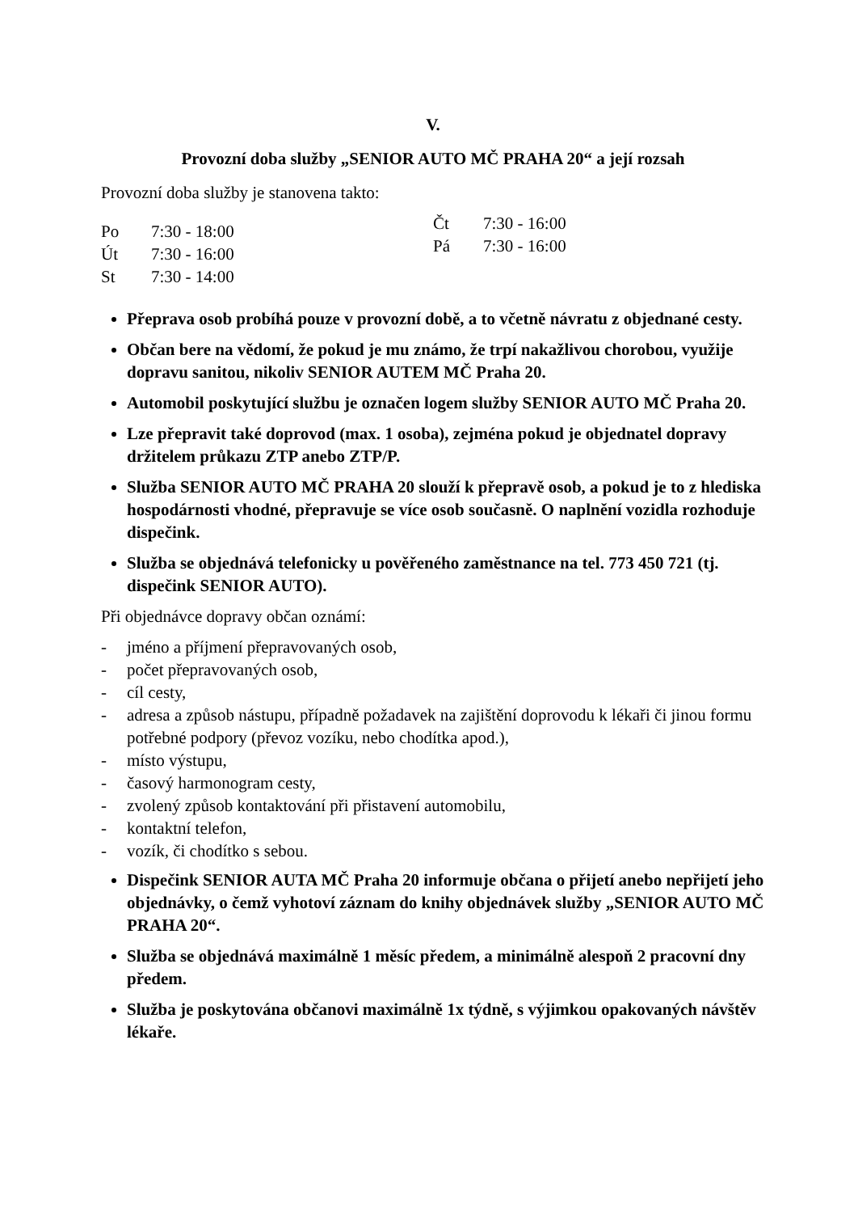V.
Provozní doba služby „SENIOR AUTO MČ PRAHA 20“ a její rozsah
Provozní doba služby je stanovena takto:
Po 7:30 - 18:00
Út 7:30 - 16:00
St 7:30 - 14:00
Čt 7:30 - 16:00
Pá 7:30 - 16:00
Přeprava osob probíhá pouze v provozní době, a to včetně návratu z objednané cesty.
Občan bere na vědomí, že pokud je mu známo, že trpí nakažlivou chorobou, využije dopravu sanitou, nikoliv SENIOR AUTEM MČ Praha 20.
Automobil poskytující službu je označen logem služby SENIOR AUTO MČ Praha 20.
Lze přepravit také doprovod (max. 1 osoba), zejména pokud je objednatel dopravy držitelem průkazu ZTP anebo ZTP/P.
Služba SENIOR AUTO MČ PRAHA 20 slouží k přepravě osob, a pokud je to z hlediska hospodárnosti vhodné, přepravuje se více osob současně. O naplnění vozidla rozhoduje dispečink.
Služba se objednává telefonicky u pověřeného zaměstnance na tel. 773 450 721 (tj. dispečink SENIOR AUTO).
Při objednávce dopravy občan oznámí:
- jméno a příjmení přepravovaných osob,
- počet přepravovaných osob,
- cíl cesty,
- adresa a způsob nástupu, případně požadavek na zajištění doprovodu k lékaři či jinou formu potřebné podpory (převoz vozíku, nebo chodítka apod.),
- místo výstupu,
- časový harmonogram cesty,
- zvolený způsob kontaktování při přistavení automobilu,
- kontaktní telefon,
- vozík, či chodítko s sebou.
Dispečink SENIOR AUTA MČ Praha 20 informuje občana o přijetí anebo nepřijetí jeho objednávky, o čemž vyhotoví záznam do knihy objednávek služby „SENIOR AUTO MČ PRAHA 20“.
Služba se objednává maximálně 1 měsíc předem, a minimálně alespoň 2 pracovní dny předem.
Služba je poskytována občanovi maximálně 1x týdně, s výjimkou opakovaných návštěv lékaře.